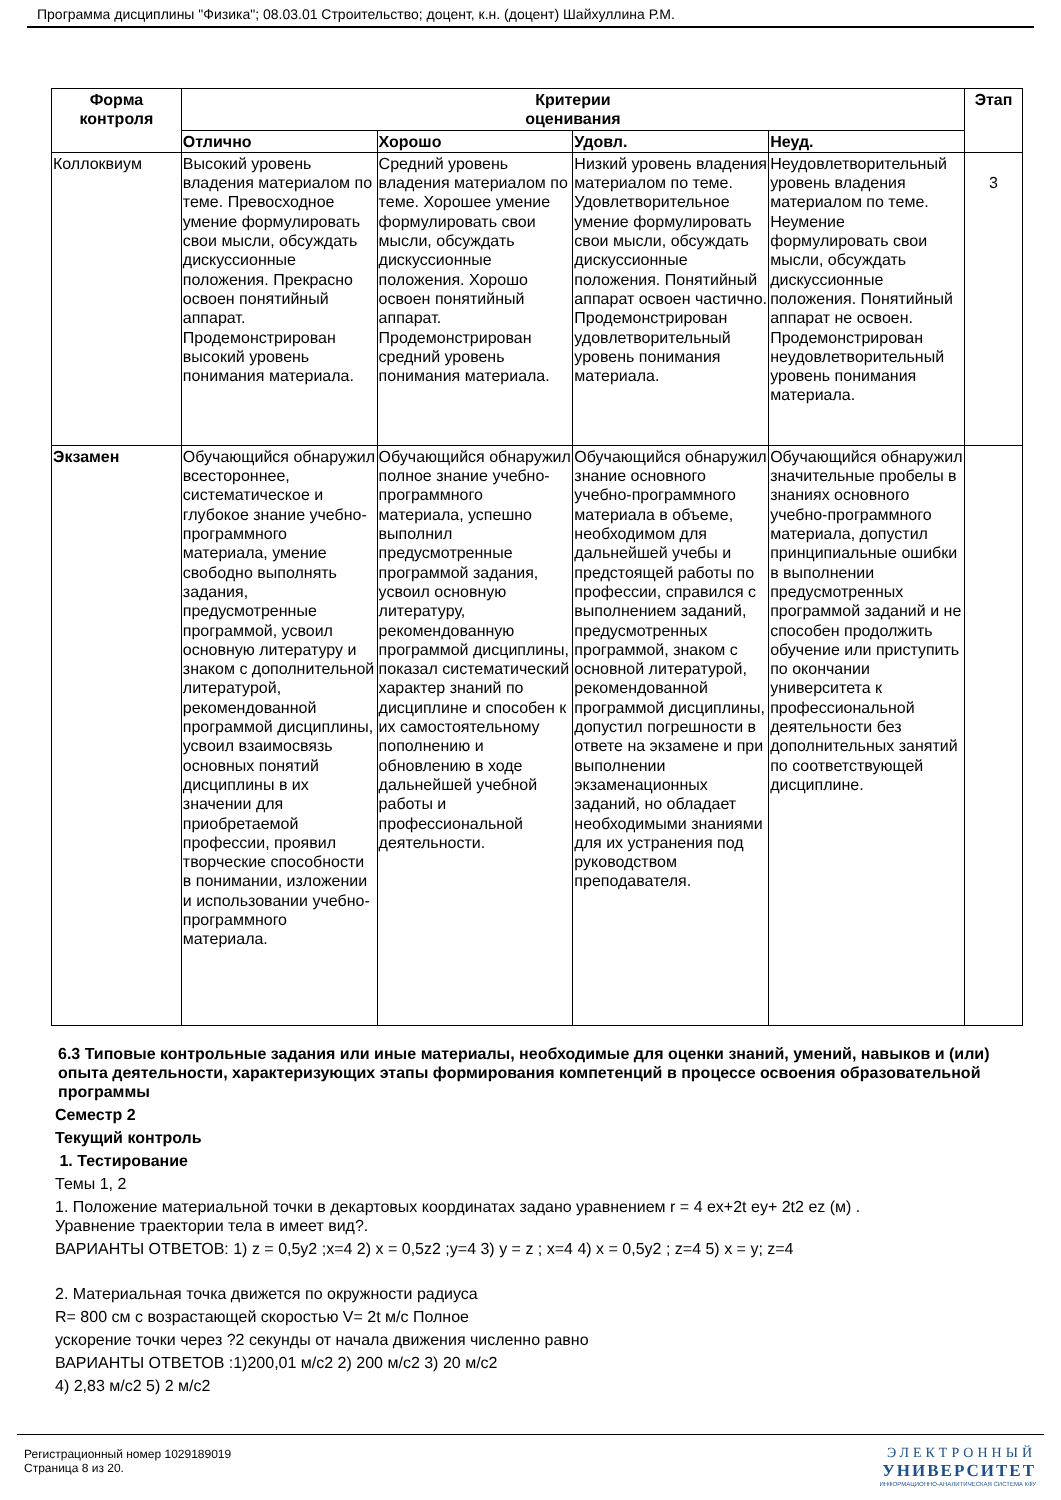Программа дисциплины "Физика"; 08.03.01 Строительство; доцент, к.н. (доцент) Шайхуллина Р.М.
| Форма контроля | Критерии оценивания | | | | Этап |
| --- | --- | --- | --- | --- | --- |
| | Отлично | Хорошо | Удовл. | Неуд. | |
| Коллоквиум | Высокий уровень владения материалом по теме. Превосходное умение формулировать свои мысли, обсуждать дискуссионные положения. Прекрасно освоен понятийный аппарат. Продемонстрирован высокий уровень понимания материала. | Средний уровень владения материалом по теме. Хорошее умение формулировать свои мысли, обсуждать дискуссионные положения. Хорошо освоен понятийный аппарат. Продемонстрирован средний уровень понимания материала. | Низкий уровень владения материалом по теме. Удовлетворительное умение формулировать свои мысли, обсуждать дискуссионные положения. Понятийный аппарат освоен частично. Продемонстрирован удовлетворительный уровень понимания материала. | Неудовлетворительный уровень владения материалом по теме. Неумение формулировать свои мысли, обсуждать дискуссионные положения. Понятийный аппарат не освоен. Продемонстрирован неудовлетворительный уровень понимания материала. | 3 |
| Экзамен | Обучающийся обнаружил всестороннее, систематическое и глубокое знание учебно-программного материала, умение свободно выполнять задания, предусмотренные программой, усвоил основную литературу и знаком с дополнительной литературой, рекомендованной программой дисциплины, усвоил взаимосвязь основных понятий дисциплины в их значении для приобретаемой профессии, проявил творческие способности в понимании, изложении и использовании учебно-программного материала. | Обучающийся обнаружил полное знание учебно-программного материала, успешно выполнил предусмотренные программой задания, усвоил основную литературу, рекомендованную программой дисциплины, показал систематический характер знаний по дисциплине и способен к их самостоятельному пополнению и обновлению в ходе дальнейшей учебной работы и профессиональной деятельности. | Обучающийся обнаружил знание основного учебно-программного материала в объеме, необходимом для дальнейшей учебы и предстоящей работы по профессии, справился с выполнением заданий, предусмотренных программой, знаком с основной литературой, рекомендованной программой дисциплины, допустил погрешности в ответе на экзамене и при выполнении экзаменационных заданий, но обладает необходимыми знаниями для их устранения под руководством преподавателя. | Обучающийся обнаружил значительные пробелы в знаниях основного учебно-программного материала, допустил принципиальные ошибки в выполнении предусмотренных программой заданий и не способен продолжить обучение или приступить по окончании университета к профессиональной деятельности без дополнительных занятий по соответствующей дисциплине. | |
6.3 Типовые контрольные задания или иные материалы, необходимые для оценки знаний, умений, навыков и (или) опыта деятельности, характеризующих этапы формирования компетенций в процессе освоения образовательной программы
Семестр 2
Текущий контроль
1. Тестирование
Темы 1, 2
1. Положение материальной точки в декартовых координатах задано уравнением r = 4 ex+2t ey+ 2t2 ez (м) .
Уравнение траектории тела в имеет вид?.
ВАРИАНТЫ ОТВЕТОВ: 1) z = 0,5y2 ;x=4 2) x = 0,5z2 ;y=4 3) y = z ; x=4 4) x = 0,5y2 ; z=4 5) x = y; z=4
2. Материальная точка движется по окружности радиуса
R= 800 см с возрастающей скоростью V= 2t м/с Полное
ускорение точки через ?2 секунды от начала движения численно равно
ВАРИАНТЫ ОТВЕТОВ :1)200,01 м/с2 2) 200 м/с2 3) 20 м/с2
4) 2,83 м/с2 5) 2 м/с2
Регистрационный номер 1029189019
Страница 8 из 20.
ЭЛЕКТРОННЫЙ
УНИВЕРСИТЕТ
ИНФОРМАЦИОННО-АНАЛИТИЧЕСКАЯ СИСТЕМА КФУ